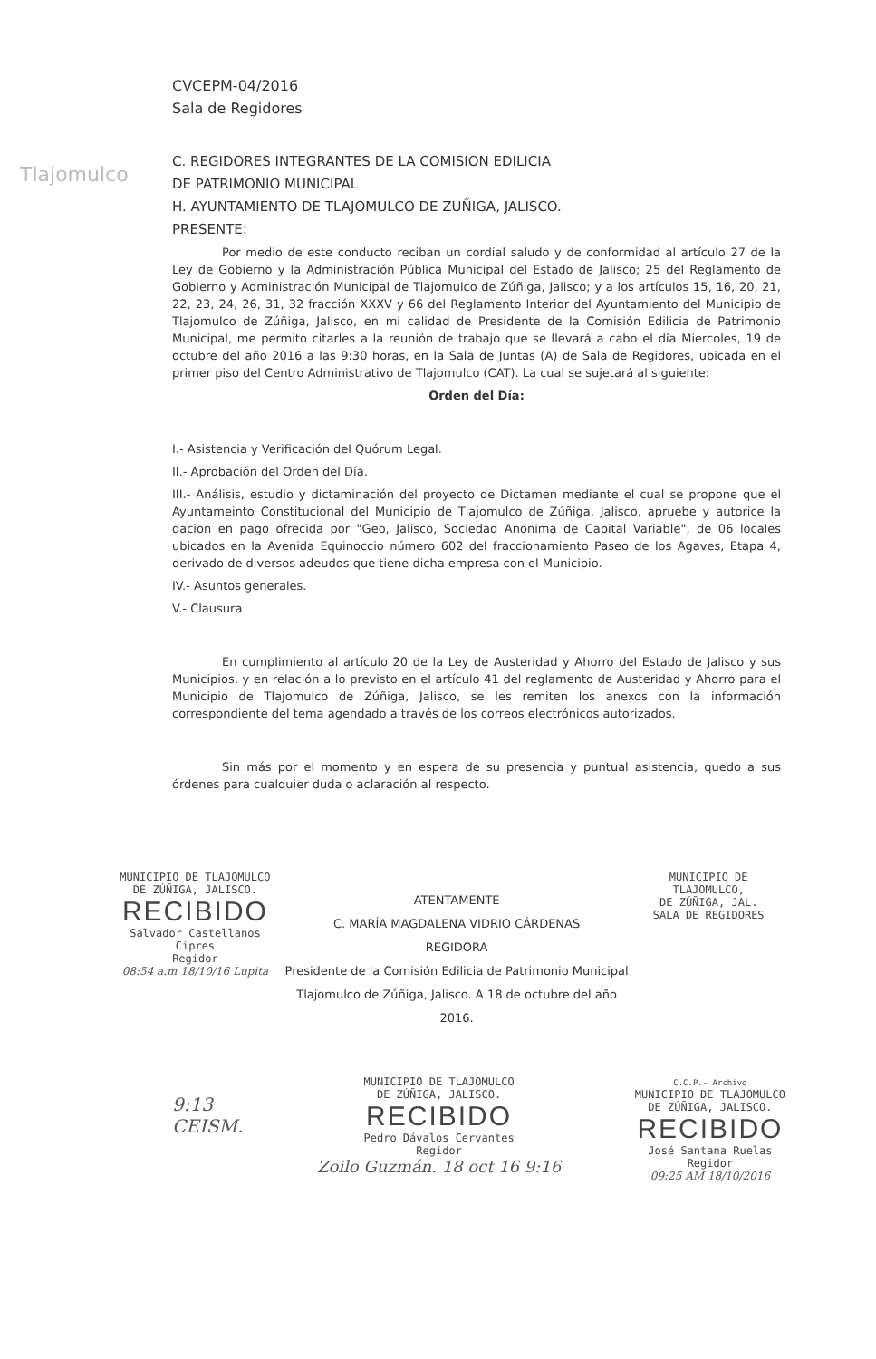Tlajomulco
CVCEPM-04/2016
Sala de Regidores
C. REGIDORES INTEGRANTES DE LA COMISION EDILICIA
DE PATRIMONIO MUNICIPAL
H. AYUNTAMIENTO DE TLAJOMULCO DE ZUÑIGA, JALISCO.
PRESENTE:
Por medio de este conducto reciban un cordial saludo y de conformidad al artículo 27 de la Ley de Gobierno y la Administración Pública Municipal del Estado de Jalisco; 25 del Reglamento de Gobierno y Administración Municipal de Tlajomulco de Zúñiga, Jalisco; y a los artículos 15, 16, 20, 21, 22, 23, 24, 26, 31, 32 fracción XXXV y 66 del Reglamento Interior del Ayuntamiento del Municipio de Tlajomulco de Zúñiga, Jalisco, en mi calidad de Presidente de la Comisión Edilicia de Patrimonio Municipal, me permito citarles a la reunión de trabajo que se llevará a cabo el día Miercoles, 19 de octubre del año 2016 a las 9:30 horas, en la Sala de Juntas (A) de Sala de Regidores, ubicada en el primer piso del Centro Administrativo de Tlajomulco (CAT). La cual se sujetará al siguiente:
Orden del Día:
I.- Asistencia y Verificación del Quórum Legal.
II.- Aprobación del Orden del Día.
III.- Análisis, estudio y dictaminación del proyecto de Dictamen mediante el cual se propone que el Ayuntameinto Constitucional del Municipio de Tlajomulco de Zúñiga, Jalisco, apruebe y autorice la dacion en pago ofrecida por "Geo, Jalisco, Sociedad Anonima de Capital Variable", de 06 locales ubicados en la Avenida Equinoccio número 602 del fraccionamiento Paseo de los Agaves, Etapa 4, derivado de diversos adeudos que tiene dicha empresa con el Municipio.
IV.- Asuntos generales.
V.- Clausura
En cumplimiento al artículo 20 de la Ley de Austeridad y Ahorro del Estado de Jalisco y sus Municipios, y en relación a lo previsto en el artículo 41 del reglamento de Austeridad y Ahorro para el Municipio de Tlajomulco de Zúñiga, Jalisco, se les remiten los anexos con la información correspondiente del tema agendado a través de los correos electrónicos autorizados.
Sin más por el momento y en espera de su presencia y puntual asistencia, quedo a sus órdenes para cualquier duda o aclaración al respecto.
MUNICIPIO DE TLAJOMULCO
DE ZÚÑIGA, JALISCO.
RECIBIDO
Salvador Castellanos Cipres
Regidor
08:54 a.m 18/10/16 Lupita
ATENTAMENTE
C. MARÍA MAGDALENA VIDRIO CÁRDENAS
REGIDORA
Presidente de la Comisión Edilicia de Patrimonio Municipal
Tlajomulco de Zúñiga, Jalisco. A 18 de octubre del año 2016.
MUNICIPIO DE TLAJOMULCO,
DE ZÚÑIGA, JAL.
SALA DE REGIDORES
9:13
CEISM.
MUNICIPIO DE TLAJOMULCO
DE ZÚÑIGA, JALISCO.
RECIBIDO
Pedro Dávalos Cervantes
Regidor
Zoilo Guzmán. 18 oct 16 9:16
C.C.P.- Archivo
MUNICIPIO DE TLAJOMULCO
DE ZÚÑIGA, JALISCO.
RECIBIDO
José Santana Ruelas
Regidor
09:25 AM 18/10/2016